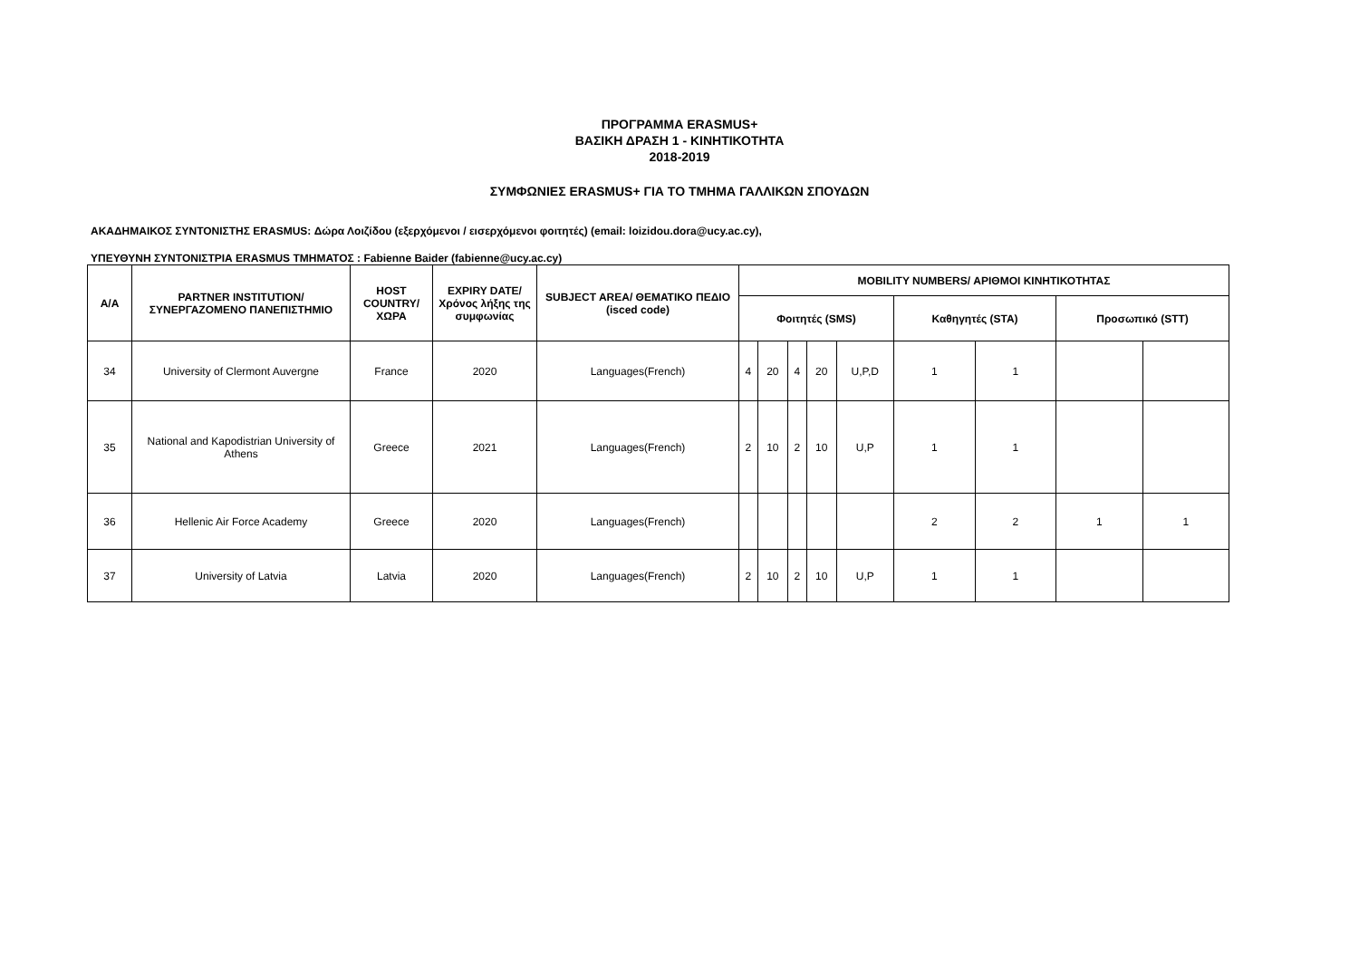ΠΡΟΓΡΑΜΜΑ ERASMUS+
ΒΑΣΙΚΗ ΔΡΑΣΗ 1 - ΚΙΝΗΤΙΚΟΤΗΤΑ
2018-2019
ΣΥΜΦΩΝΙΕΣ ERASMUS+ ΓΙΑ ΤΟ ΤΜΗΜΑ ΓΑΛΛΙΚΩΝ ΣΠΟΥΔΩΝ
ΑΚΑΔΗΜΑΙΚΟΣ ΣΥΝΤΟΝΙΣΤΗΣ ERASMUS: Δώρα Λοιζίδου (εξερχόμενοι / εισερχόμενοι φοιτητές) (email: loizidou.dora@ucy.ac.cy),
ΥΠΕΥΘΥΝΗ ΣΥΝΤΟΝΙΣΤΡΙΑ ERASMUS ΤΜΗΜΑΤΟΣ : Fabienne Baider (fabienne@ucy.ac.cy)
| Α/Α | PARTNER INSTITUTION/ ΣΥΝΕΡΓΑΖΟΜΕΝΟ ΠΑΝΕΠΙΣΤΗΜΙΟ | HOST COUNTRY/ ΧΩΡΑ | EXPIRY DATE/ Χρόνος λήξης της συμφωνίας | SUBJECT AREA/ ΘΕΜΑΤΙΚΟ ΠΕΔΙΟ (isced code) | MOBILITY NUMBERS/ ΑΡΙΘΜΟΙ ΚΙΝΗΤΙΚΟΤΗΤΑΣ | | | | | | | | |
| --- | --- | --- | --- | --- | --- | --- | --- | --- | --- | --- | --- | --- | --- |
| | | | | | Φοιτητές (SMS) | | | | | Καθηγητές (STA) | | Προσωπικό (STT) | |
| 34 | University of Clermont Auvergne | France | 2020 | Languages(French) | 4 | 20 | 4 | 20 | U,P,D | 1 | 1 | | |
| 35 | National and Kapodistrian University of Athens | Greece | 2021 | Languages(French) | 2 | 10 | 2 | 10 | U,P | 1 | 1 | | |
| 36 | Hellenic Air Force Academy | Greece | 2020 | Languages(French) | | | | | | 2 | 2 | 1 | 1 |
| 37 | University of Latvia | Latvia | 2020 | Languages(French) | 2 | 10 | 2 | 10 | U,P | 1 | 1 | | |